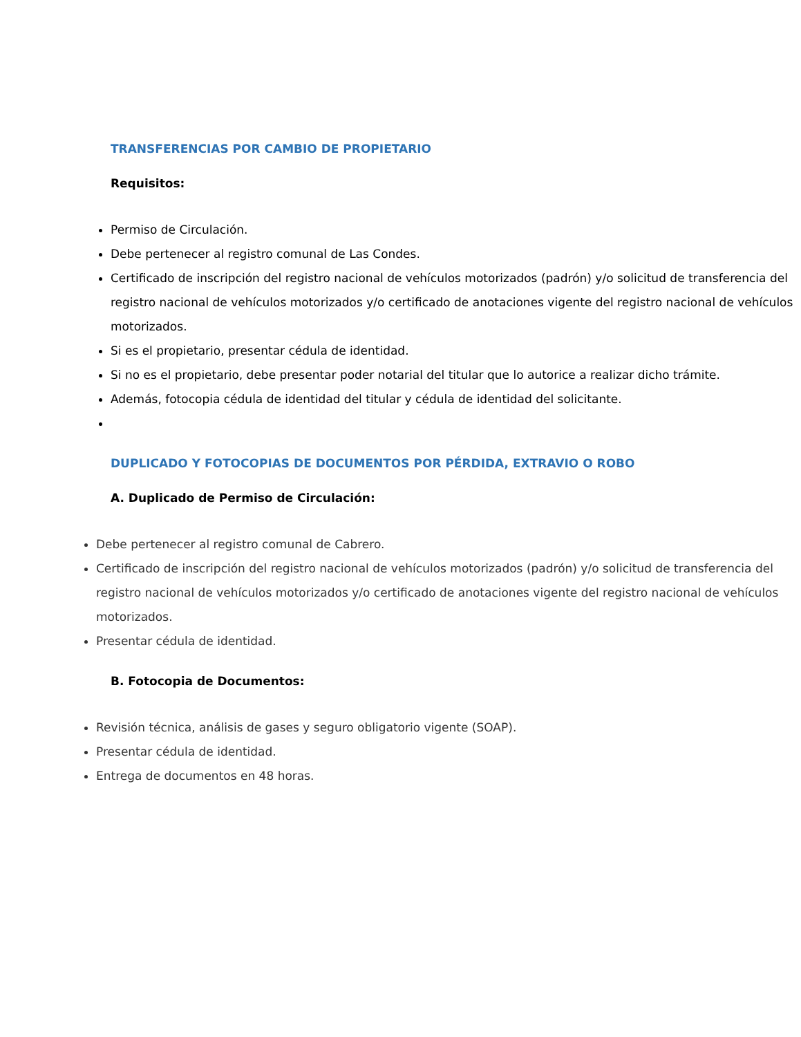TRANSFERENCIAS POR CAMBIO DE PROPIETARIO
Requisitos:
Permiso de Circulación.
Debe pertenecer al registro comunal de Las Condes.
Certificado de inscripción del registro nacional de vehículos motorizados (padrón) y/o solicitud de transferencia del registro nacional de vehículos motorizados y/o certificado de anotaciones vigente del registro nacional de vehículos motorizados.
Si es el propietario, presentar cédula de identidad.
Si no es el propietario, debe presentar poder notarial del titular que lo autorice a realizar dicho trámite.
Además, fotocopia cédula de identidad del titular y cédula de identidad del solicitante.
DUPLICADO Y FOTOCOPIAS DE DOCUMENTOS POR PÉRDIDA, EXTRAVIO O ROBO
A. Duplicado de Permiso de Circulación:
Debe pertenecer al registro comunal de Cabrero.
Certificado de inscripción del registro nacional de vehículos motorizados (padrón) y/o solicitud de transferencia del registro nacional de vehículos motorizados y/o certificado de anotaciones vigente del registro nacional de vehículos motorizados.
Presentar cédula de identidad.
B. Fotocopia de Documentos:
Revisión técnica, análisis de gases y seguro obligatorio vigente (SOAP).
Presentar cédula de identidad.
Entrega de documentos en 48 horas.